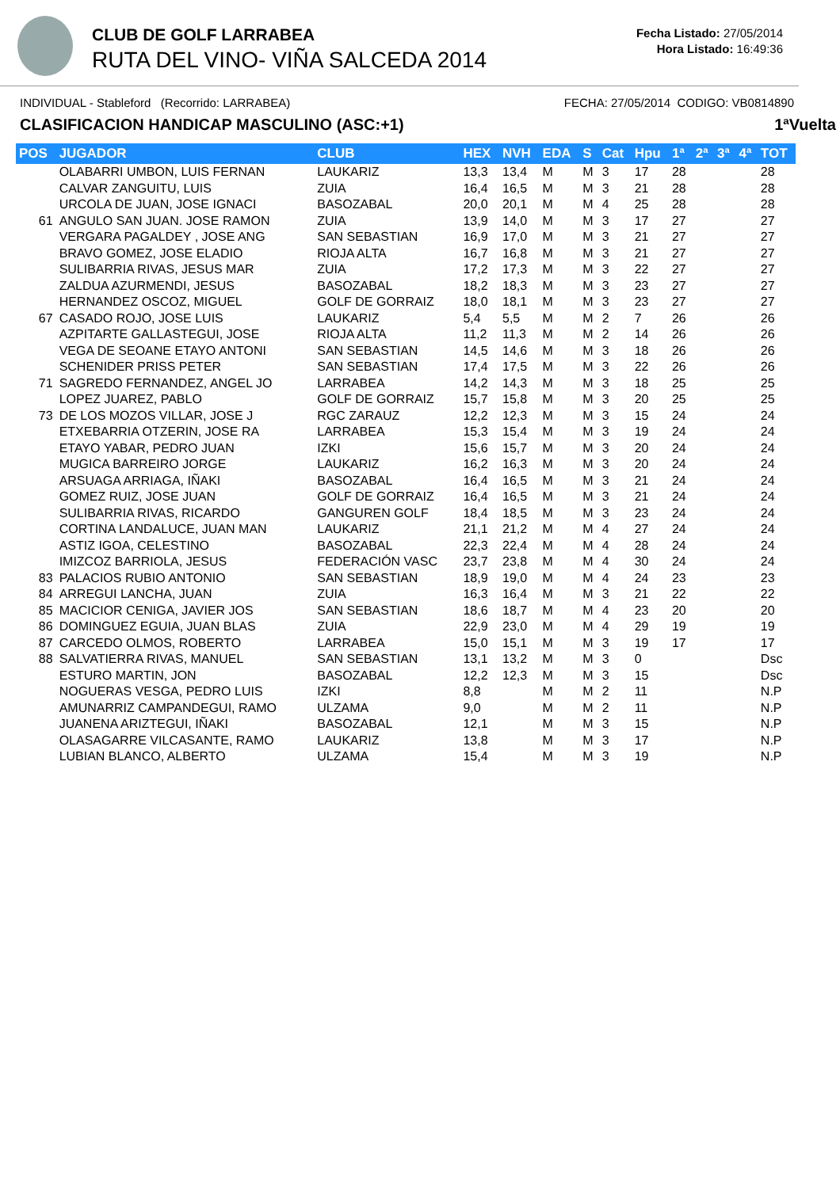CLUB DE GOLF LARRABEA
RUTA DEL VINO- VIÑA SALCEDA 2014
Fecha Listado: 27/05/2014
Hora Listado: 16:49:36
INDIVIDUAL - Stableford (Recorrido: LARRABEA) FECHA: 27/05/2014 CODIGO: VB0814890
CLASIFICACION HANDICAP MASCULINO (ASC:+1) 1ªVuelta
| POS | JUGADOR | CLUB | HEX | NVH | EDA | S | Cat | Hpu | 1ª | 2ª | 3ª | 4ª | TOT |
| --- | --- | --- | --- | --- | --- | --- | --- | --- | --- | --- | --- | --- | --- |
| | OLABARRI UMBON, LUIS FERNAN | LAUKARIZ | 13,3 | 13,4 | M | M | 3 | 17 | 28 | | | | 28 |
| | CALVAR ZANGUITU, LUIS | ZUIA | 16,4 | 16,5 | M | M | 3 | 21 | 28 | | | | 28 |
| | URCOLA DE JUAN, JOSE IGNACI | BASOZABAL | 20,0 | 20,1 | M | M | 4 | 25 | 28 | | | | 28 |
| 61 | ANGULO SAN JUAN. JOSE RAMON | ZUIA | 13,9 | 14,0 | M | M | 3 | 17 | 27 | | | | 27 |
| | VERGARA PAGALDEY , JOSE ANG | SAN SEBASTIAN | 16,9 | 17,0 | M | M | 3 | 21 | 27 | | | | 27 |
| | BRAVO GOMEZ, JOSE ELADIO | RIOJA ALTA | 16,7 | 16,8 | M | M | 3 | 21 | 27 | | | | 27 |
| | SULIBARRIA RIVAS, JESUS MAR | ZUIA | 17,2 | 17,3 | M | M | 3 | 22 | 27 | | | | 27 |
| | ZALDUA AZURMENDI, JESUS | BASOZABAL | 18,2 | 18,3 | M | M | 3 | 23 | 27 | | | | 27 |
| | HERNANDEZ OSCOZ, MIGUEL | GOLF DE GORRAIZ | 18,0 | 18,1 | M | M | 3 | 23 | 27 | | | | 27 |
| 67 | CASADO ROJO, JOSE LUIS | LAUKARIZ | 5,4 | 5,5 | M | M | 2 | 7 | 26 | | | | 26 |
| | AZPITARTE GALLASTEGUI, JOSE | RIOJA ALTA | 11,2 | 11,3 | M | M | 2 | 14 | 26 | | | | 26 |
| | VEGA DE SEOANE ETAYO ANTONI | SAN SEBASTIAN | 14,5 | 14,6 | M | M | 3 | 18 | 26 | | | | 26 |
| | SCHENIDER PRISS PETER | SAN SEBASTIAN | 17,4 | 17,5 | M | M | 3 | 22 | 26 | | | | 26 |
| 71 | SAGREDO FERNANDEZ, ANGEL JO | LARRABEA | 14,2 | 14,3 | M | M | 3 | 18 | 25 | | | | 25 |
| | LOPEZ JUAREZ, PABLO | GOLF DE GORRAIZ | 15,7 | 15,8 | M | M | 3 | 20 | 25 | | | | 25 |
| 73 | DE LOS MOZOS VILLAR, JOSE J | RGC ZARAUZ | 12,2 | 12,3 | M | M | 3 | 15 | 24 | | | | 24 |
| | ETXEBARRIA OTZERIN, JOSE RA | LARRABEA | 15,3 | 15,4 | M | M | 3 | 19 | 24 | | | | 24 |
| | ETAYO YABAR, PEDRO JUAN | IZKI | 15,6 | 15,7 | M | M | 3 | 20 | 24 | | | | 24 |
| | MUGICA BARREIRO JORGE | LAUKARIZ | 16,2 | 16,3 | M | M | 3 | 20 | 24 | | | | 24 |
| | ARSUAGA ARRIAGA, IÑAKI | BASOZABAL | 16,4 | 16,5 | M | M | 3 | 21 | 24 | | | | 24 |
| | GOMEZ RUIZ, JOSE JUAN | GOLF DE GORRAIZ | 16,4 | 16,5 | M | M | 3 | 21 | 24 | | | | 24 |
| | SULIBARRIA RIVAS, RICARDO | GANGUREN GOLF | 18,4 | 18,5 | M | M | 3 | 23 | 24 | | | | 24 |
| | CORTINA LANDALUCE, JUAN MAN | LAUKARIZ | 21,1 | 21,2 | M | M | 4 | 27 | 24 | | | | 24 |
| | ASTIZ IGOA, CELESTINO | BASOZABAL | 22,3 | 22,4 | M | M | 4 | 28 | 24 | | | | 24 |
| | IMIZCOZ BARRIOLA, JESUS | FEDERACIÓN VASC | 23,7 | 23,8 | M | M | 4 | 30 | 24 | | | | 24 |
| 83 | PALACIOS RUBIO ANTONIO | SAN SEBASTIAN | 18,9 | 19,0 | M | M | 4 | 24 | 23 | | | | 23 |
| 84 | ARREGUI LANCHA, JUAN | ZUIA | 16,3 | 16,4 | M | M | 3 | 21 | 22 | | | | 22 |
| 85 | MACICIOR CENIGA, JAVIER JOS | SAN SEBASTIAN | 18,6 | 18,7 | M | M | 4 | 23 | 20 | | | | 20 |
| 86 | DOMINGUEZ EGUIA, JUAN BLAS | ZUIA | 22,9 | 23,0 | M | M | 4 | 29 | 19 | | | | 19 |
| 87 | CARCEDO OLMOS, ROBERTO | LARRABEA | 15,0 | 15,1 | M | M | 3 | 19 | 17 | | | | 17 |
| 88 | SALVATIERRA RIVAS, MANUEL | SAN SEBASTIAN | 13,1 | 13,2 | M | M | 3 | 0 | | | | | Dsc |
| | ESTURO MARTIN, JON | BASOZABAL | 12,2 | 12,3 | M | M | 3 | 15 | | | | | Dsc |
| | NOGUERAS VESGA, PEDRO LUIS | IZKI | 8,8 | | M | M | 2 | 11 | | | | | N.P |
| | AMUNARRIZ CAMPANDEGUI, RAMO | ULZAMA | 9,0 | | M | M | 2 | 11 | | | | | N.P |
| | JUANENA ARIZTEGUI, IÑAKI | BASOZABAL | 12,1 | | M | M | 3 | 15 | | | | | N.P |
| | OLASAGARRE VILCASANTE, RAMO | LAUKARIZ | 13,8 | | M | M | 3 | 17 | | | | | N.P |
| | LUBIAN BLANCO, ALBERTO | ULZAMA | 15,4 | | M | M | 3 | 19 | | | | | N.P |